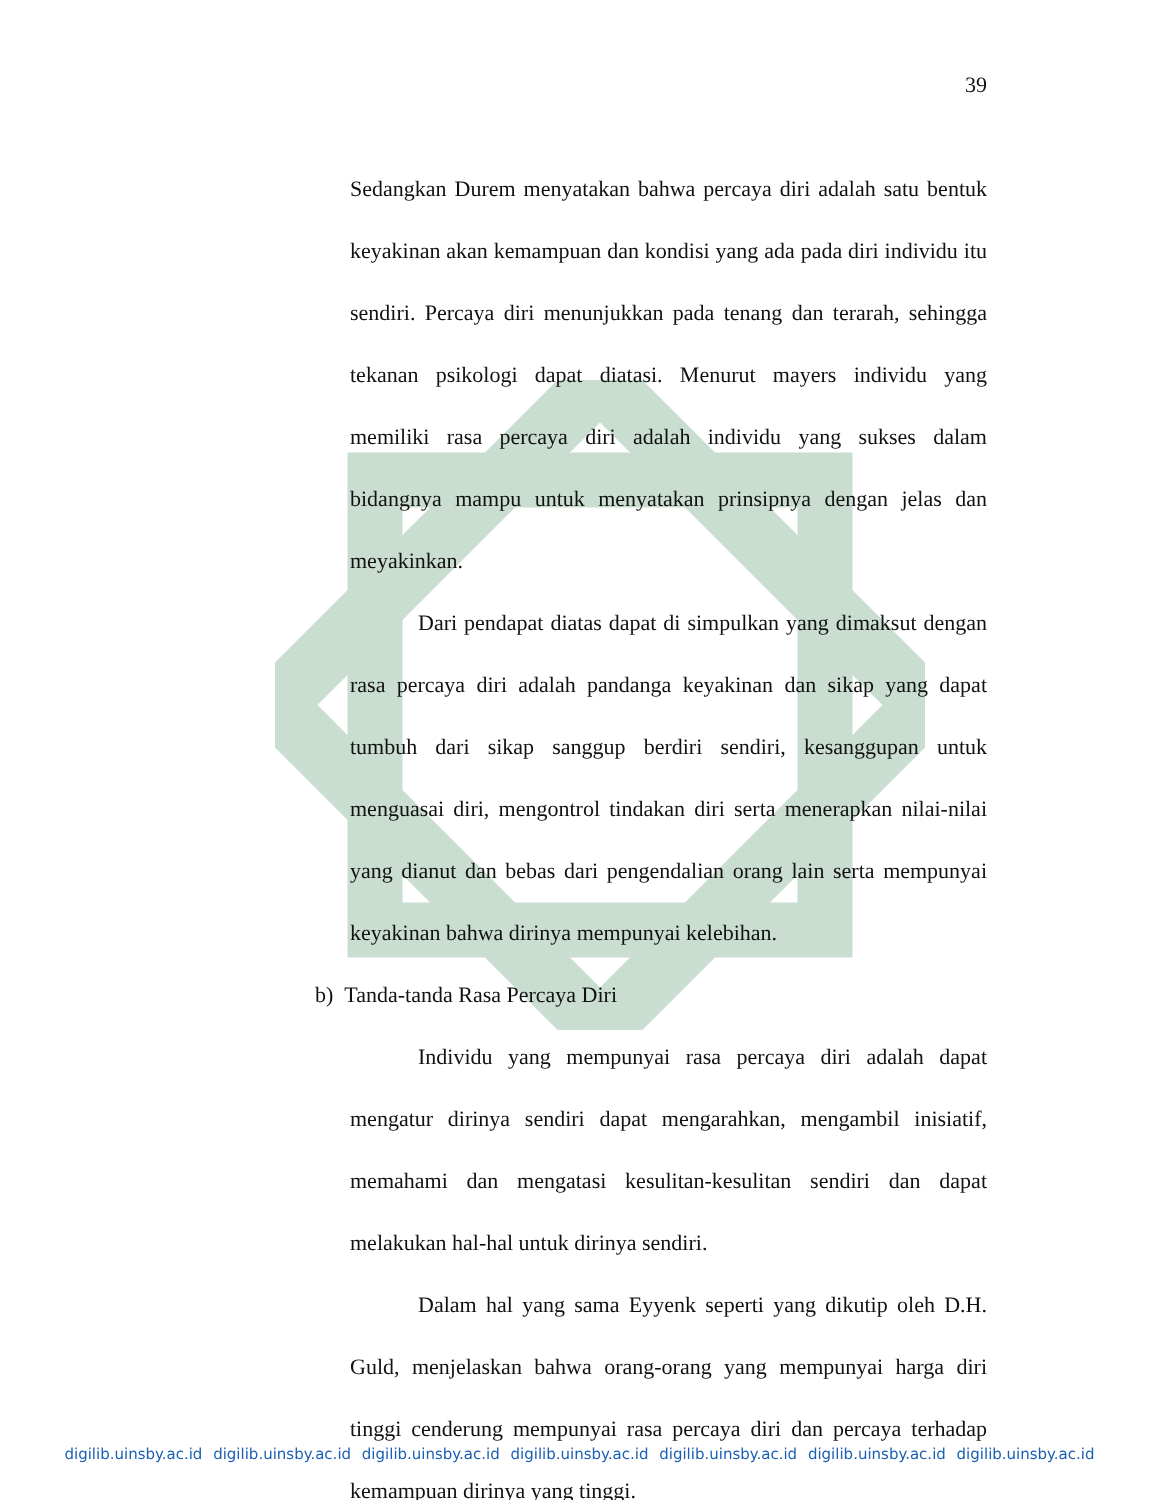39
Sedangkan Durem menyatakan bahwa percaya diri adalah satu bentuk keyakinan akan kemampuan dan kondisi yang ada pada diri individu itu sendiri. Percaya diri menunjukkan pada tenang dan terarah, sehingga tekanan psikologi dapat diatasi. Menurut mayers individu yang memiliki rasa percaya diri adalah individu yang sukses dalam bidangnya mampu untuk menyatakan prinsipnya dengan jelas dan meyakinkan.
Dari pendapat diatas dapat di simpulkan yang dimaksut dengan rasa percaya diri adalah pandanga keyakinan dan sikap yang dapat tumbuh dari sikap sanggup berdiri sendiri, kesanggupan untuk menguasai diri, mengontrol tindakan diri serta menerapkan nilai-nilai yang dianut dan bebas dari pengendalian orang lain serta mempunyai keyakinan bahwa dirinya mempunyai kelebihan.
b) Tanda-tanda Rasa Percaya Diri
Individu yang mempunyai rasa percaya diri adalah dapat mengatur dirinya sendiri dapat mengarahkan, mengambil inisiatif, memahami dan mengatasi kesulitan-kesulitan sendiri dan dapat melakukan hal-hal untuk dirinya sendiri.
Dalam hal yang sama Eyyenk seperti yang dikutip oleh D.H. Guld, menjelaskan bahwa orang-orang yang mempunyai harga diri tinggi cenderung mempunyai rasa percaya diri dan percaya terhadap kemampuan dirinya yang tinggi.
digilib.uinsby.ac.id digilib.uinsby.ac.id digilib.uinsby.ac.id digilib.uinsby.ac.id digilib.uinsby.ac.id digilib.uinsby.ac.id digilib.uinsby.ac.id